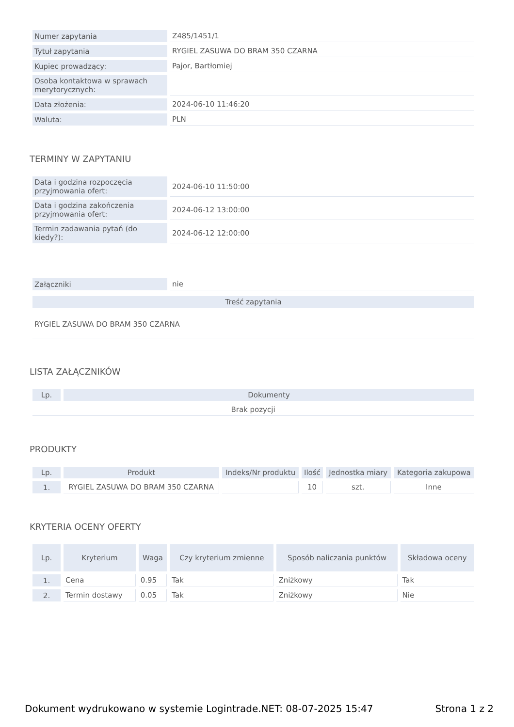| Numer zapytania | Z485/1451/1 |
| Tytuł zapytania | RYGIEL ZASUWA DO BRAM 350 CZARNA |
| Kupiec prowadzący: | Pajor, Bartłomiej |
| Osoba kontaktowa w sprawach merytorycznych: | |
| Data złożenia: | 2024-06-10 11:46:20 |
| Waluta: | PLN |
TERMINY W ZAPYTANIU
| Data i godzina rozpoczęcia przyjmowania ofert: | 2024-06-10 11:50:00 |
| Data i godzina zakończenia przyjmowania ofert: | 2024-06-12 13:00:00 |
| Termin zadawania pytań (do kiedy?): | 2024-06-12 12:00:00 |
| Załączniki | nie |
| Treść zapytania |
| --- |
| RYGIEL ZASUWA DO BRAM 350 CZARNA |
LISTA ZAŁĄCZNIKÓW
| Lp. | Dokumenty |
| --- | --- |
| Brak pozycji | |
PRODUKTY
| Lp. | Produkt | Indeks/Nr produktu | Ilość | Jednostka miary | Kategoria zakupowa |
| --- | --- | --- | --- | --- | --- |
| 1. | RYGIEL ZASUWA DO BRAM 350 CZARNA | | 10 | szt. | Inne |
KRYTERIA OCENY OFERTY
| Lp. | Kryterium | Waga | Czy kryterium zmienne | Sposób naliczania punktów | Składowa oceny |
| --- | --- | --- | --- | --- | --- |
| 1. | Cena | 0.95 | Tak | Zniżkowy | Tak |
| 2. | Termin dostawy | 0.05 | Tak | Zniżkowy | Nie |
Dokument wydrukowano w systemie Logintrade.NET: 08-07-2025 15:47 Strona 1 z 2